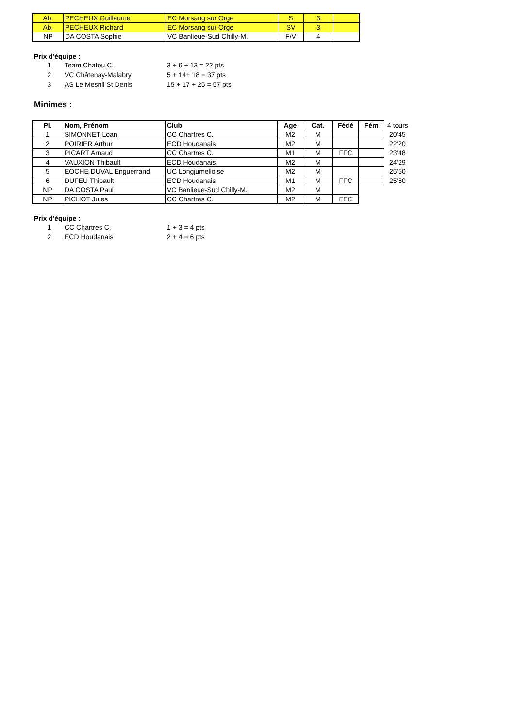| Ab. | PECHEUX Guillaume | EC Morsang sur Orge | S | 3 | |
| Ab. | PECHEUX Richard | EC Morsang sur Orge | SV | 3 | |
| NP | DA COSTA Sophie | VC Banlieue-Sud Chilly-M. | F/V | 4 | |
Prix d'équipe :
1 Team Chatou C. 3 + 6 + 13 = 22 pts
2 VC Châtenay-Malabry 5 + 14+ 18 = 37 pts
3 AS Le Mesnil St Denis 15 + 17 + 25 = 57 pts
Minimes :
| Pl. | Nom, Prénom | Club | Age | Cat. | Fédé | Fém | 4 tours |
| 1 | SIMONNET Loan | CC Chartres C. | M2 | M | | | 20'45 |
| 2 | POIRIER Arthur | ECD Houdanais | M2 | M | | | 22'20 |
| 3 | PICART Arnaud | CC Chartres C. | M1 | M | FFC | | 23'48 |
| 4 | VAUXION Thibault | ECD Houdanais | M2 | M | | | 24'29 |
| 5 | EOCHE DUVAL Enguerrand | UC Longjumelloise | M2 | M | | | 25'50 |
| 6 | DUFEU Thibault | ECD Houdanais | M1 | M | FFC | | 25'50 |
| NP | DA COSTA Paul | VC Banlieue-Sud Chilly-M. | M2 | M | | | |
| NP | PICHOT Jules | CC Chartres C. | M2 | M | FFC | | |
Prix d'équipe :
1 CC Chartres C. 1 + 3 = 4 pts
2 ECD Houdanais 2 + 4 = 6 pts